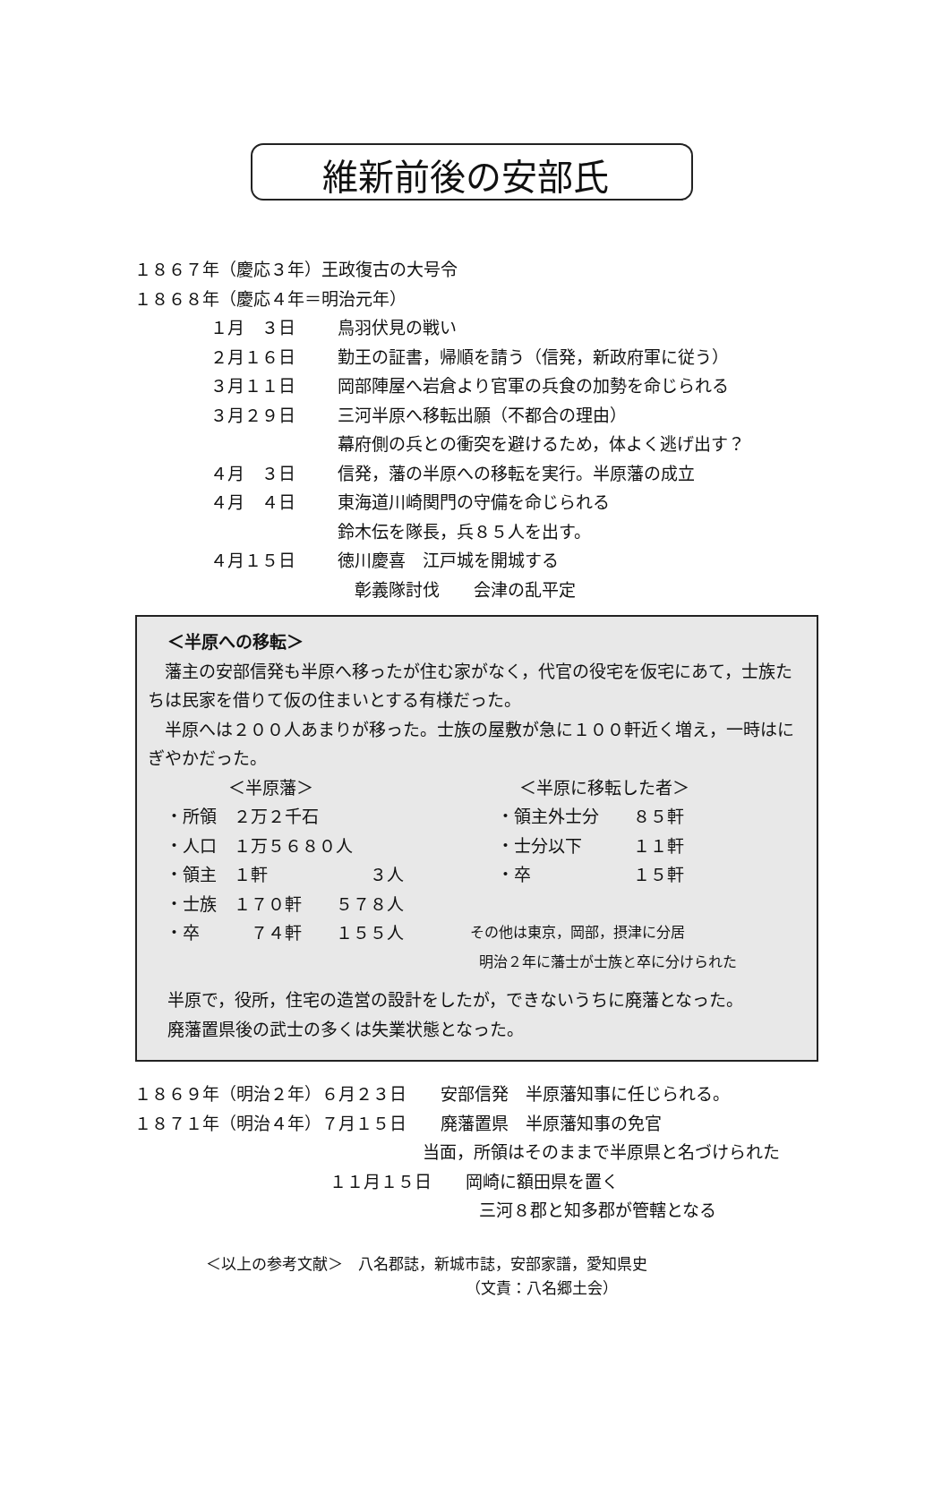維新前後の安部氏
１８６７年（慶応３年）王政復古の大号令
１８６８年（慶応４年＝明治元年）
１月　３日 鳥羽伏見の戦い
２月１６日 勤王の証書，帰順を請う（信発，新政府軍に従う）
３月１１日 岡部陣屋へ岩倉より官軍の兵食の加勢を命じられる
３月２９日 三河半原へ移転出願（不都合の理由）
幕府側の兵との衝突を避けるため，体よく逃げ出す？
４月　３日 信発，藩の半原への移転を実行。半原藩の成立
４月　４日 東海道川崎関門の守備を命じられる
鈴木伝を隊長，兵８５人を出す。
４月１５日 徳川慶喜　江戸城を開城する
　彰義隊討伐　　会津の乱平定
＜半原への移転＞
　藩主の安部信発も半原へ移ったが住む家がなく，代官の役宅を仮宅にあて，士族たちは民家を借りて仮の住まいとする有様だった。
　半原へは２００人あまりが移った。士族の屋敷が急に１００軒近く増え，一時はにぎやかだった。
＜半原藩＞
・所領　２万２千石
・人口　１万５６８０人
・領主　１軒　　　　　　３人
・士族　１７０軒　　５７８人
・卒　　　７４軒　　１５５人
＜半原に移転した者＞
・領主外士分　　８５軒
・士分以下　　　１１軒
・卒　　　　　　１５軒
その他は東京，岡部，摂津に分居
明治２年に藩士が士族と卒に分けられた
半原で，役所，住宅の造営の設計をしたが，できないうちに廃藩となった。
廃藩置県後の武士の多くは失業状態となった。
１８６９年（明治２年）６月２３日　　安部信発　半原藩知事に任じられる。
１８７１年（明治４年）７月１５日　　廃藩置県　半原藩知事の免官
当面，所領はそのままで半原県と名づけられた
１１月１５日　　岡崎に額田県を置く
三河８郡と知多郡が管轄となる
＜以上の参考文献＞　八名郡誌，新城市誌，安部家譜，愛知県史
（文責：八名郷土会）